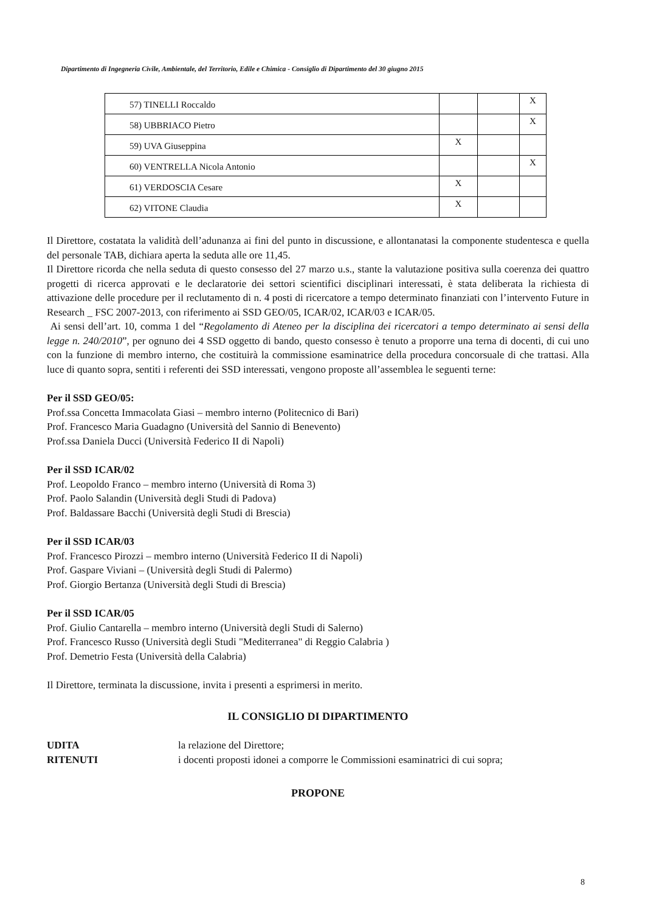Dipartimento di Ingegneria Civile, Ambientale, del Territorio, Edile e Chimica - Consiglio di Dipartimento del 30 giugno 2015
| 57) TINELLI Roccaldo | | | X |
| 58) UBBRIACO Pietro | | | X |
| 59) UVA Giuseppina | X | | |
| 60) VENTRELLA Nicola Antonio | | | X |
| 61) VERDOSCIA Cesare | X | | |
| 62) VITONE Claudia | X | | |
Il Direttore, costatata la validità dell’adunanza ai fini del punto in discussione, e allontanatasi la componente studentesca e quella del personale TAB, dichiara aperta la seduta alle ore 11,45.
Il Direttore ricorda che nella seduta di questo consesso del 27 marzo u.s., stante la valutazione positiva sulla coerenza dei quattro progetti di ricerca approvati e le declaratorie dei settori scientifici disciplinari interessati, è stata deliberata la richiesta di attivazione delle procedure per il reclutamento di n. 4 posti di ricercatore a tempo determinato finanziati con l’intervento Future in Research _ FSC 2007-2013, con riferimento ai SSD GEO/05, ICAR/02, ICAR/03 e ICAR/05.
Ai sensi dell’art. 10, comma 1 del “Regolamento di Ateneo per la disciplina dei ricercatori a tempo determinato ai sensi della legge n. 240/2010”, per ognuno dei 4 SSD oggetto di bando, questo consesso è tenuto a proporre una terna di docenti, di cui uno con la funzione di membro interno, che costituirà la commissione esaminatrice della procedura concorsuale di che trattasi. Alla luce di quanto sopra, sentiti i referenti dei SSD interessati, vengono proposte all’assemblea le seguenti terne:
Per il SSD GEO/05:
Prof.ssa Concetta Immacolata Giasi – membro interno (Politecnico di Bari)
Prof. Francesco Maria Guadagno (Università del Sannio di Benevento)
Prof.ssa Daniela Ducci (Università Federico II di Napoli)
Per il SSD ICAR/02
Prof. Leopoldo Franco – membro interno (Università di Roma 3)
Prof. Paolo Salandin (Università degli Studi di Padova)
Prof. Baldassare Bacchi (Università degli Studi di Brescia)
Per il SSD ICAR/03
Prof. Francesco Pirozzi – membro interno (Università Federico II di Napoli)
Prof. Gaspare Viviani – (Università degli Studi di Palermo)
Prof. Giorgio Bertanza (Università degli Studi di Brescia)
Per il SSD ICAR/05
Prof. Giulio Cantarella – membro interno (Università degli Studi di Salerno)
Prof. Francesco Russo (Università degli Studi "Mediterranea" di Reggio Calabria )
Prof. Demetrio Festa (Università della Calabria)
Il Direttore, terminata la discussione, invita i presenti a esprimersi in merito.
IL CONSIGLIO DI DIPARTIMENTO
UDITA la relazione del Direttore;
RITENUTI i docenti proposti idonei a comporre le Commissioni esaminatrici di cui sopra;
PROPONE
8